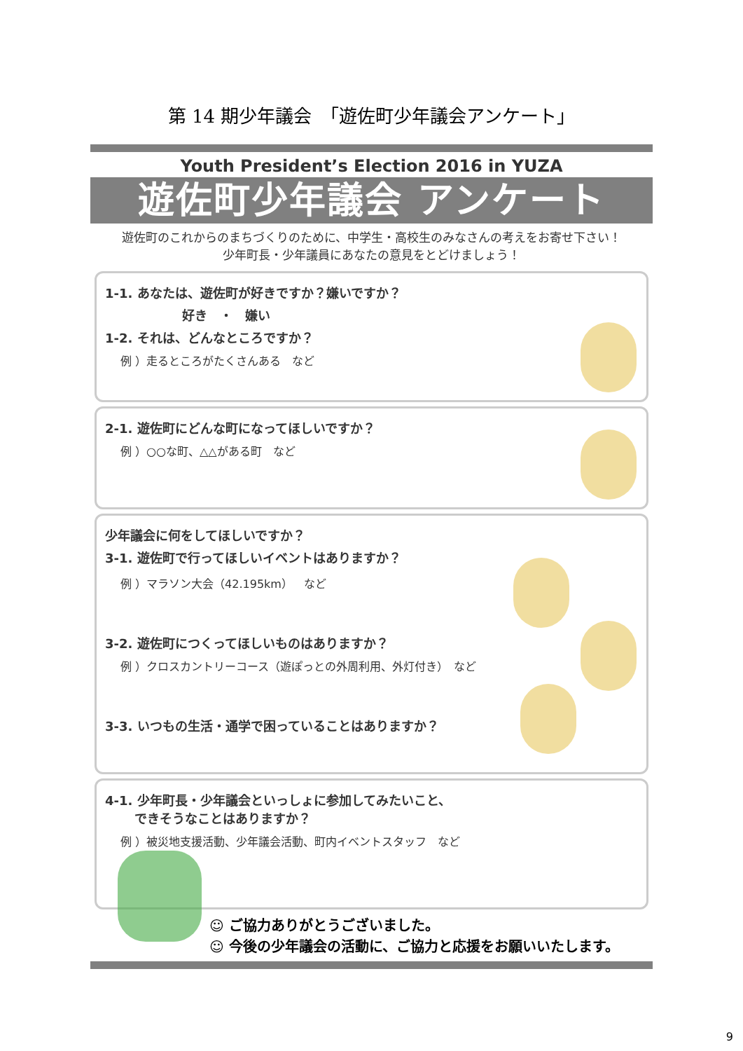第 14 期少年議会　「遊佐町少年議会アンケート」
Youth President’s Election 2016 in YUZA
遊佐町少年議会 アンケート
遊佐町のこれからのまちづくりのために、中学生・高校生のみなさんの考えをお寄せ下さい！
少年町長・少年議員にあなたの意見をとどけましょう！
1-1. あなたは、遊佐町が好きですか？嫌いですか？
好き　・　嫌い
1-2. それは、どんなところですか？
例 ）走るところがたくさんある　など
2-1. 遊佐町にどんな町になってほしいですか？
例 ）○○な町、△△がある町　など
少年議会に何をしてほしいですか？
3-1. 遊佐町で行ってほしいイベントはありますか？
例 ）マラソン大会（42.195km）　など
3-2. 遊佐町につくってほしいものはありますか？
例 ）クロスカントリーコース（遊ぽっとの外周利用、外灯付き）　など
3-3. いつもの生活・通学で困っていることはありますか？
4-1. 少年町長・少年議会といっしょに参加してみたいこと、
　　 できそうなことはありますか？
例 ）被災地支援活動、少年議会活動、町内イベントスタッフ　など
☺ ご協力ありがとうございました。
☺ 今後の少年議会の活動に、ご協力と応援をお願いいたします。
9